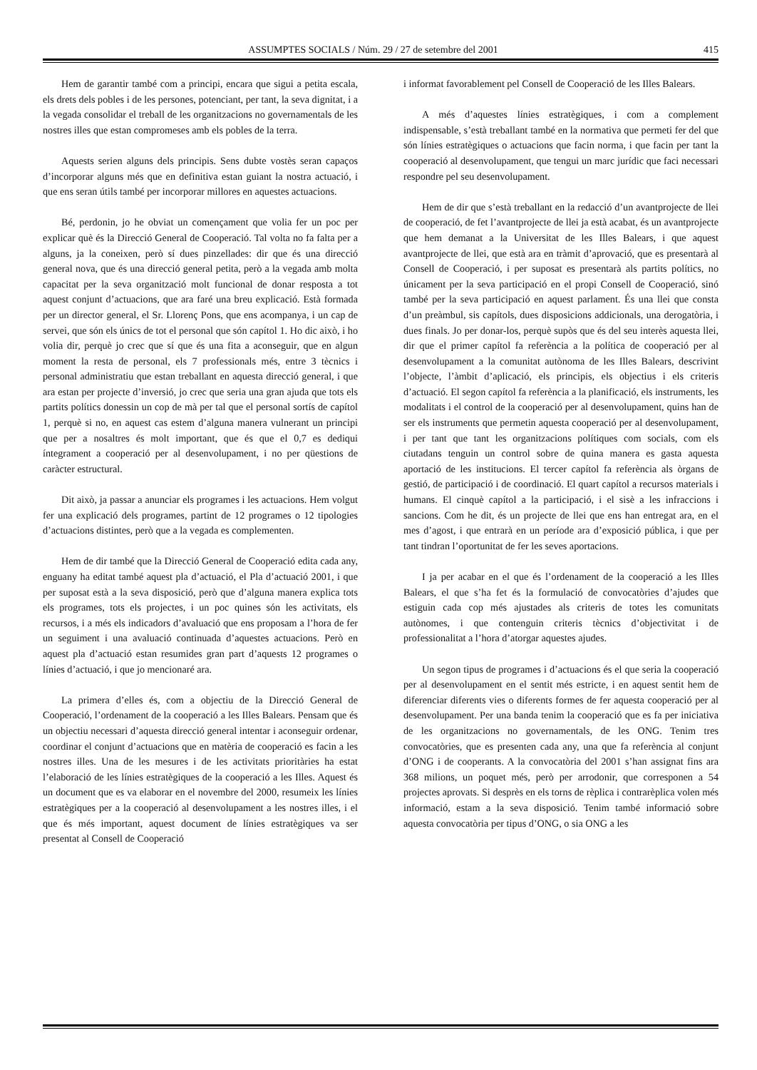ASSUMPTES SOCIALS / Núm. 29 / 27 de setembre del 2001 415
Hem de garantir també com a principi, encara que sigui a petita escala, els drets dels pobles i de les persones, potenciant, per tant, la seva dignitat, i a la vegada consolidar el treball de les organitzacions no governamentals de les nostres illes que estan compromeses amb els pobles de la terra.
Aquests serien alguns dels principis. Sens dubte vostès seran capaços d’incorporar alguns més que en definitiva estan guiant la nostra actuació, i que ens seran útils també per incorporar millores en aquestes actuacions.
Bé, perdonin, jo he obviat un començament que volia fer un poc per explicar què és la Direcció General de Cooperació. Tal volta no fa falta per a alguns, ja la coneixen, però sí dues pinzellades: dir que és una direcció general nova, que és una direcció general petita, però a la vegada amb molta capacitat per la seva organització molt funcional de donar resposta a tot aquest conjunt d’actuacions, que ara faré una breu explicació. Està formada per un director general, el Sr. Llorenç Pons, que ens acompanya, i un cap de servei, que són els únics de tot el personal que són capítol 1. Ho dic això, i ho volia dir, perquè jo crec que sí que és una fita a aconseguir, que en algun moment la resta de personal, els 7 professionals més, entre 3 tècnics i personal administratiu que estan treballant en aquesta direcció general, i que ara estan per projecte d’inversió, jo crec que seria una gran ajuda que tots els partits polítics donessin un cop de mà per tal que el personal sortís de capítol 1, perquè si no, en aquest cas estem d’alguna manera vulnerant un principi que per a nosaltres és molt important, que és que el 0,7 es dediqui íntegrament a cooperació per al desenvolupament, i no per qüestions de caràcter estructural.
Dit això, ja passar a anunciar els programes i les actuacions. Hem volgut fer una explicació dels programes, partint de 12 programes o 12 tipologies d’actuacions distintes, però que a la vegada es complementen.
Hem de dir també que la Direcció General de Cooperació edita cada any, enguany ha editat també aquest pla d’actuació, el Pla d’actuació 2001, i que per suposat està a la seva disposició, però que d’alguna manera explica tots els programes, tots els projectes, i un poc quines són les activitats, els recursos, i a més els indicadors d’avaluació que ens proposam a l’hora de fer un seguiment i una avaluació continuada d’aquestes actuacions. Però en aquest pla d’actuació estan resumides gran part d’aquests 12 programes o línies d’actuació, i que jo mencionaré ara.
La primera d’elles és, com a objectiu de la Direcció General de Cooperació, l’ordenament de la cooperació a les Illes Balears. Pensam que és un objectiu necessari d’aquesta direcció general intentar i aconseguir ordenar, coordinar el conjunt d’actuacions que en matèria de cooperació es facin a les nostres illes. Una de les mesures i de les activitats prioritàries ha estat l’elaboració de les línies estratègiques de la cooperació a les Illes. Aquest és un document que es va elaborar en el novembre del 2000, resumeix les línies estratègiques per a la cooperació al desenvolupament a les nostres illes, i el que és més important, aquest document de línies estratègiques va ser presentat al Consell de Cooperació
i informat favorablement pel Consell de Cooperació de les Illes Balears.
A més d’aquestes línies estratègiques, i com a complement indispensable, s’està treballant també en la normativa que permeti fer del que són línies estratègiques o actuacions que facin norma, i que facin per tant la cooperació al desenvolupament, que tengui un marc jurídic que faci necessari respondre pel seu desenvolupament.
Hem de dir que s’està treballant en la redacció d’un avantprojecte de llei de cooperació, de fet l’avantprojecte de llei ja està acabat, és un avantprojecte que hem demanat a la Universitat de les Illes Balears, i que aquest avantprojecte de llei, que està ara en tràmit d’aprovació, que es presentarà al Consell de Cooperació, i per suposat es presentarà als partits polítics, no únicament per la seva participació en el propi Consell de Cooperació, sinó també per la seva participació en aquest parlament. És una llei que consta d’un preàmbul, sis capítols, dues disposicions addicionals, una derogatòria, i dues finals. Jo per donar-los, perquè supòs que és del seu interès aquesta llei, dir que el primer capítol fa referència a la política de cooperació per al desenvolupament a la comunitat autònoma de les Illes Balears, descrivint l’objecte, l’àmbit d’aplicació, els principis, els objectius i els criteris d’actuació. El segon capítol fa referència a la planificació, els instruments, les modalitats i el control de la cooperació per al desenvolupament, quins han de ser els instruments que permetin aquesta cooperació per al desenvolupament, i per tant que tant les organitzacions polítiques com socials, com els ciutadans tenguin un control sobre de quina manera es gasta aquesta aportació de les institucions. El tercer capítol fa referència als òrgans de gestió, de participació i de coordinació. El quart capítol a recursos materials i humans. El cinquè capítol a la participació, i el sisè a les infraccions i sancions. Com he dit, és un projecte de llei que ens han entregat ara, en el mes d’agost, i que entrarà en un període ara d’exposició pública, i que per tant tindran l’oportunitat de fer les seves aportacions.
I ja per acabar en el que és l’ordenament de la cooperació a les Illes Balears, el que s’ha fet és la formulació de convocatòries d’ajudes que estiguin cada cop més ajustades als criteris de totes les comunitats autònomes, i que contenguin criteris tècnics d’objectivitat i de professionalitat a l’hora d’atorgar aquestes ajudes.
Un segon tipus de programes i d’actuacions és el que seria la cooperació per al desenvolupament en el sentit més estricte, i en aquest sentit hem de diferenciar diferents vies o diferents formes de fer aquesta cooperació per al desenvolupament. Per una banda tenim la cooperació que es fa per iniciativa de les organitzacions no governamentals, de les ONG. Tenim tres convocatòries, que es presenten cada any, una que fa referència al conjunt d’ONG i de cooperants. A la convocatòria del 2001 s’han assignat fins ara 368 milions, un poquet més, però per arrodonir, que corresponen a 54 projectes aprovats. Si desprès en els torns de rèplica i contrarèplica volen més informació, estam a la seva disposició. Tenim també informació sobre aquesta convocatòria per tipus d’ONG, o sia ONG a les